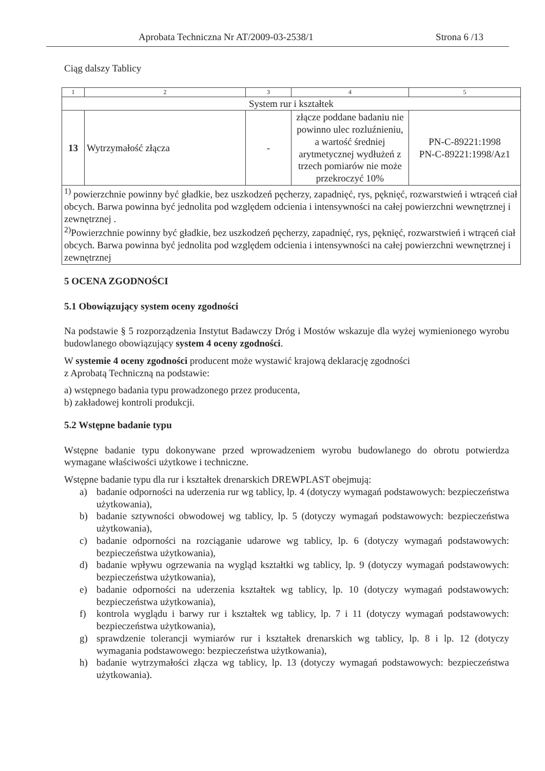Aprobata Techniczna Nr AT/2009-03-2538/1 Strona 6 /13
Ciąg dalszy Tablicy
| 1 | 2 | 3 | 4 | 5 |
| System rur i kształtek | | | | |
| 13 | Wytrzymałość złącza | - | złącze poddane badaniu nie powinno ulec rozluźnieniu, a wartość średniej arytmetycznej wydłużeń z trzech pomiarów nie może przekroczyć 10% | PN-C-89221:1998 PN-C-89221:1998/Az1 |
| <sup>1)</sup> powierzchnie powinny być gładkie, bez uszkodzeń pęcherzy, zapadnięć, rys, pęknięć, rozwarstwień i wtrąceń ciał obcych. Barwa powinna być jednolita pod względem odcienia i intensywności na całej powierzchni wewnętrznej i zewnętrznej . <sup>2)</sup> Powierzchnie powinny być gładkie, bez uszkodzeń pęcherzy, zapadnięć, rys, pęknięć, rozwarstwień i wtrąceń ciał obcych. Barwa powinna być jednolita pod względem odcienia i intensywności na całej powierzchni wewnętrznej i zewnętrznej | | | | |
5 OCENA ZGODNOŚCI
5.1 Obowiązujący system oceny zgodności
Na podstawie § 5 rozporządzenia Instytut Badawczy Dróg i Mostów wskazuje dla wyżej wymienionego wyrobu budowlanego obowiązujący system 4 oceny zgodności.
W systemie 4 oceny zgodności producent może wystawić krajową deklarację zgodności
z Aprobatą Techniczną na podstawie:
a) wstępnego badania typu prowadzonego przez producenta,
b) zakładowej kontroli produkcji.
5.2 Wstępne badanie typu
Wstępne badanie typu dokonywane przed wprowadzeniem wyrobu budowlanego do obrotu potwierdza wymagane właściwości użytkowe i techniczne.
Wstępne badanie typu dla rur i kształtek drenarskich DREWPLAST obejmują:
a) badanie odporności na uderzenia rur wg tablicy, lp. 4 (dotyczy wymagań podstawowych: bezpieczeństwa użytkowania),
b) badanie sztywności obwodowej wg tablicy, lp. 5 (dotyczy wymagań podstawowych: bezpieczeństwa użytkowania),
c) badanie odporności na rozciąganie udarowe wg tablicy, lp. 6 (dotyczy wymagań podstawowych: bezpieczeństwa użytkowania),
d) badanie wpływu ogrzewania na wygląd kształtki wg tablicy, lp. 9 (dotyczy wymagań podstawowych: bezpieczeństwa użytkowania),
e) badanie odporności na uderzenia kształtek wg tablicy, lp. 10 (dotyczy wymagań podstawowych: bezpieczeństwa użytkowania),
f) kontrola wyglądu i barwy rur i kształtek wg tablicy, lp. 7 i 11 (dotyczy wymagań podstawowych: bezpieczeństwa użytkowania),
g) sprawdzenie tolerancji wymiarów rur i kształtek drenarskich wg tablicy, lp. 8 i lp. 12 (dotyczy wymagania podstawowego: bezpieczeństwa użytkowania),
h) badanie wytrzymałości złącza wg tablicy, lp. 13 (dotyczy wymagań podstawowych: bezpieczeństwa użytkowania).